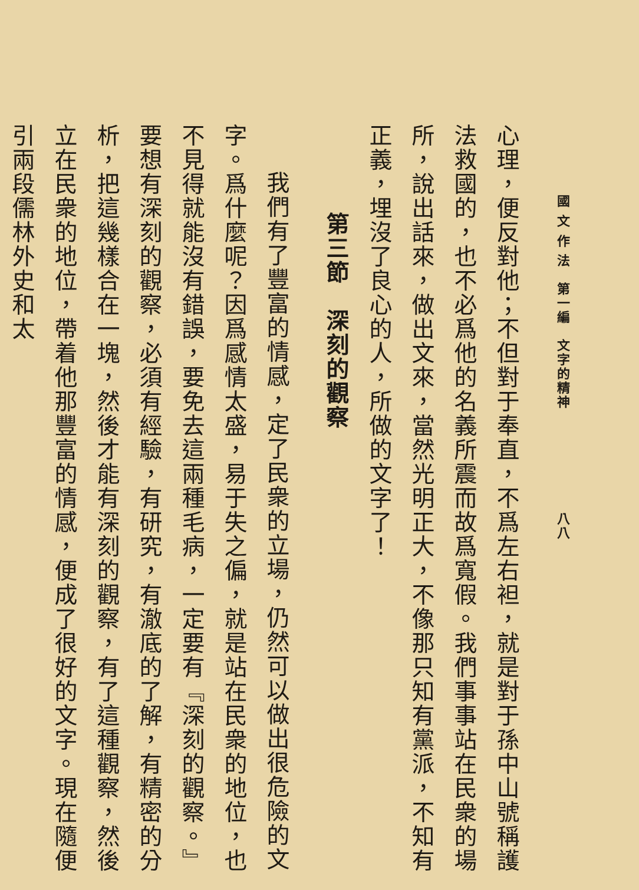國 文 作 法　第一編　文字的精神　八八
心理，便反對他；不但對于奉直，不爲左右袒，就是對于孫中山號稱護法救國的，也不必爲他的名義所震而故爲寬假。我們事事站在民衆的場所，說出話來，做出文來，當然光明正大，不像那只知有黨派，不知有正義，埋沒了良心的人，所做的文字了！
第三節　深刻的觀察
我們有了豐富的情感，定了民衆的立場，仍然可以做出很危險的文
字。爲什麼呢？因爲感情太盛，易于失之偏，就是站在民衆的地位，也不見得就能沒有錯誤，要免去這兩種毛病，一定要有『深刻的觀察。』要想有深刻的觀察，必須有經驗，有研究，有澈底的了解，有精密的分析，把這幾樣合在一塊，然後才能有深刻的觀察，有了這種觀察，然後立在民衆的地位，帶着他那豐富的情感，便成了很好的文字。現在隨便引兩段儒林外史和太